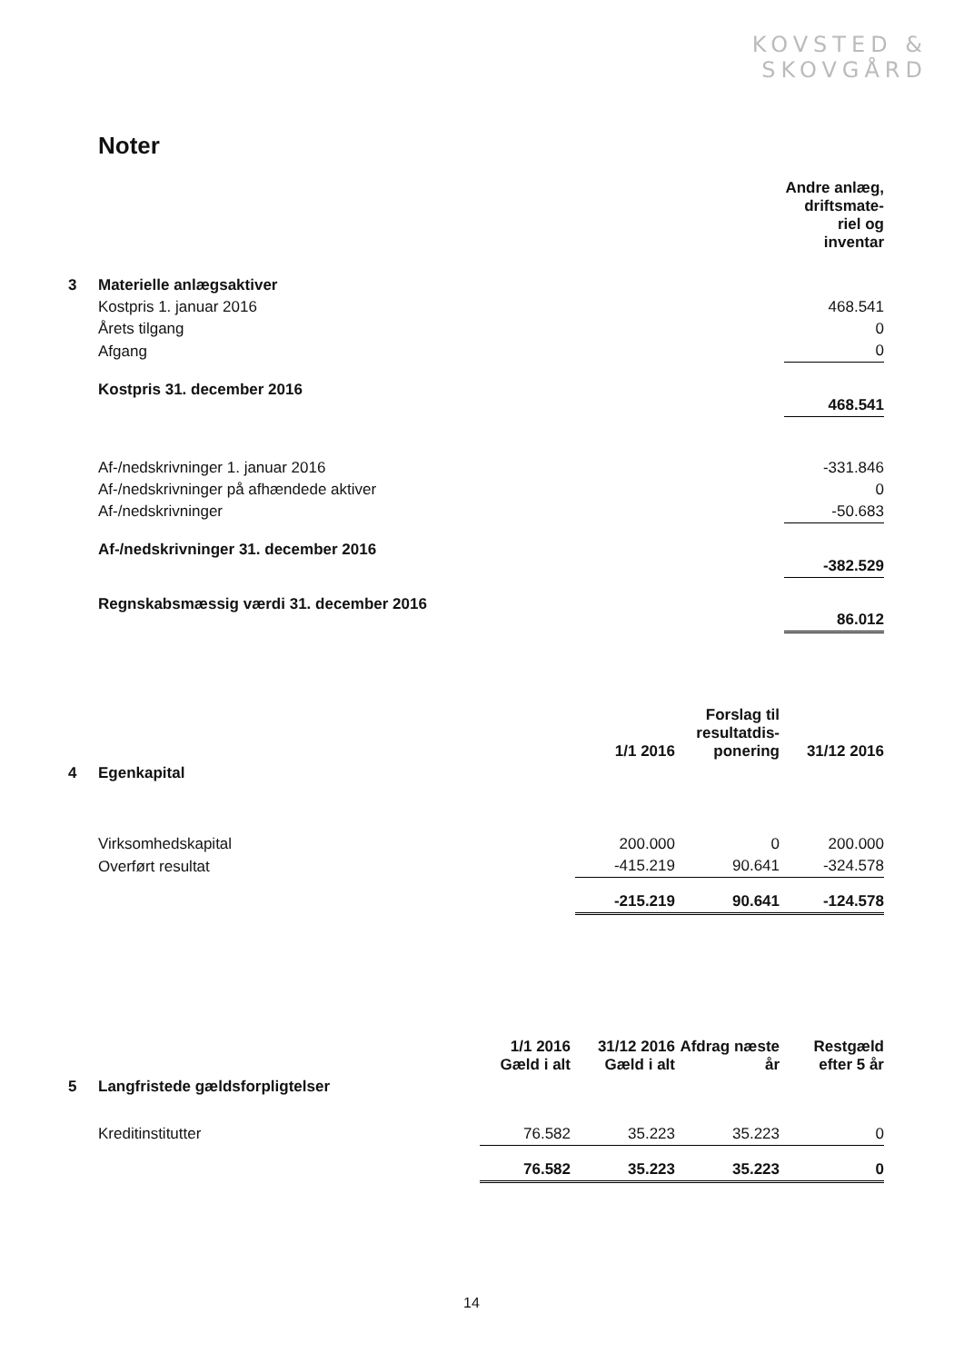KOVSTED &
SKOVGÅRD
Noter
| | | Andre anlæg, driftsmate-riel og inventar |
| --- | --- | --- |
| 3 | Materielle anlægsaktiver | |
| | Kostpris 1. januar 2016 | 468.541 |
| | Årets tilgang | 0 |
| | Afgang | 0 |
| | Kostpris 31. december 2016 | 468.541 |
| | Af-/nedskrivninger 1. januar 2016 | -331.846 |
| | Af-/nedskrivninger på afhændede aktiver | 0 |
| | Af-/nedskrivninger | -50.683 |
| | Af-/nedskrivninger 31. december 2016 | -382.529 |
| | Regnskabsmæssig værdi 31. december 2016 | 86.012 |
| | | 1/1 2016 | Forslag til resultatdis-ponering | 31/12 2016 |
| --- | --- | --- | --- | --- |
| 4 | Egenkapital | | | |
| | Virksomhedskapital | 200.000 | 0 | 200.000 |
| | Overført resultat | -415.219 | 90.641 | -324.578 |
| | | -215.219 | 90.641 | -124.578 |
| | | 1/1 2016 Gæld i alt | 31/12 2016 Gæld i alt | Afdrag næste år | Restgæld efter 5 år |
| --- | --- | --- | --- | --- | --- |
| 5 | Langfristede gældsforpligtelser | | | | |
| | Kreditinstitutter | 76.582 | 35.223 | 35.223 | 0 |
| | | 76.582 | 35.223 | 35.223 | 0 |
14